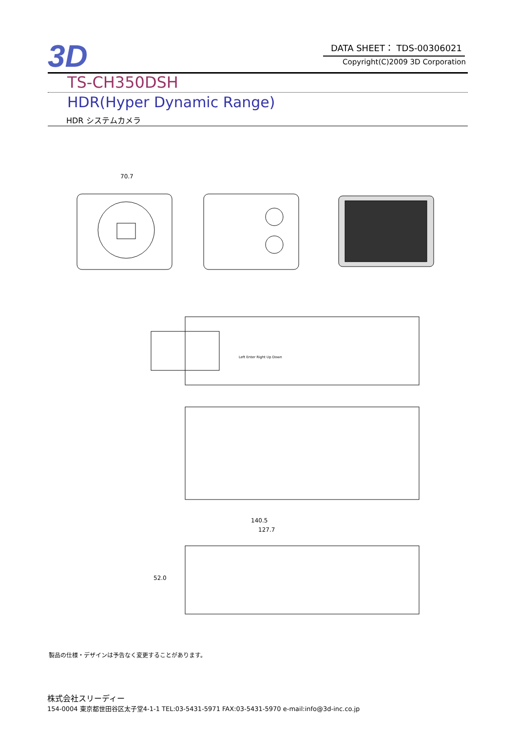3D
DATA SHEET： TDS-00306021
Copyright(C)2009 3D Corporation
TS-CH350DSH
HDR(Hyper Dynamic Range)
HDR システムカメラ
70.7
Left Enter Right Up Down
140.5
127.7
52.0
製品の仕様・デザインは予告なく変更することがあります。
株式会社スリーディー
154-0004 東京都世田谷区太子堂4-1-1 TEL:03-5431-5971 FAX:03-5431-5970 e-mail:info@3d-inc.co.jp